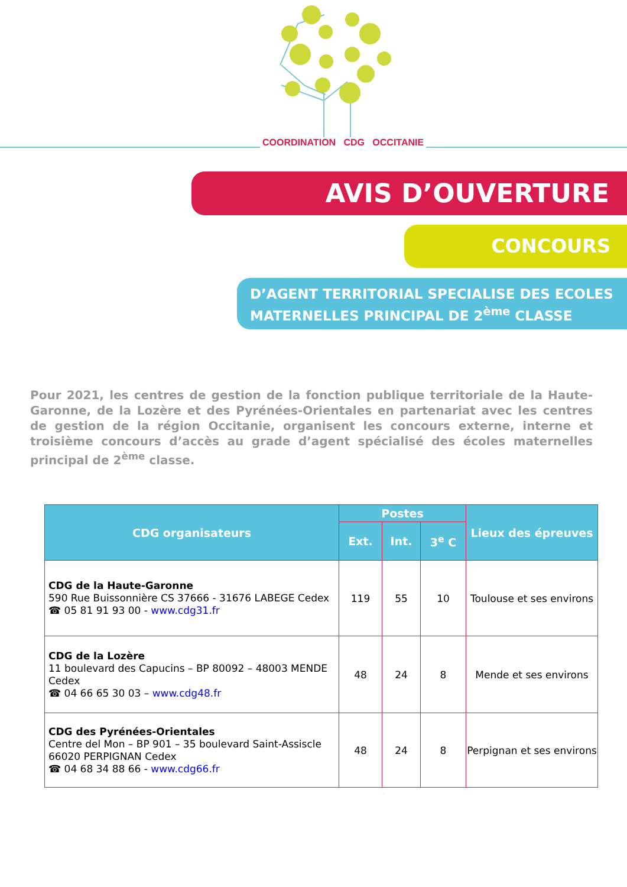COORDINATION CDG OCCITANIE
AVIS D’OUVERTURE
CONCOURS
D’AGENT TERRITORIAL SPECIALISE DES ECOLES MATERNELLES PRINCIPAL DE 2<sup>ème</sup> CLASSE
Pour 2021, les centres de gestion de la fonction publique territoriale de la Haute-Garonne, de la Lozère et des Pyrénées-Orientales en partenariat avec les centres de gestion de la région Occitanie, organisent les concours externe, interne et troisième concours d’accès au grade d’agent spécialisé des écoles maternelles principal de 2<sup>ème</sup> classe.
| CDG organisateurs | Postes | | | Lieux des épreuves |
| --- | --- | --- | --- | --- |
| | Ext. | Int. | 3<sup>e</sup> C | |
| CDG de la Haute-Garonne 590 Rue Buissonnière CS 37666 - 31676 LABEGE Cedex ☎ 05 81 91 93 00 - www.cdg31.fr | 119 | 55 | 10 | Toulouse et ses environs |
| CDG de la Lozère 11 boulevard des Capucins – BP 80092 – 48003 MENDE Cedex ☎ 04 66 65 30 03 – www.cdg48.fr | 48 | 24 | 8 | Mende et ses environs |
| CDG des Pyrénées-Orientales Centre del Mon – BP 901 – 35 boulevard Saint-Assiscle 66020 PERPIGNAN Cedex ☎ 04 68 34 88 66 - www.cdg66.fr | 48 | 24 | 8 | Perpignan et ses environs |